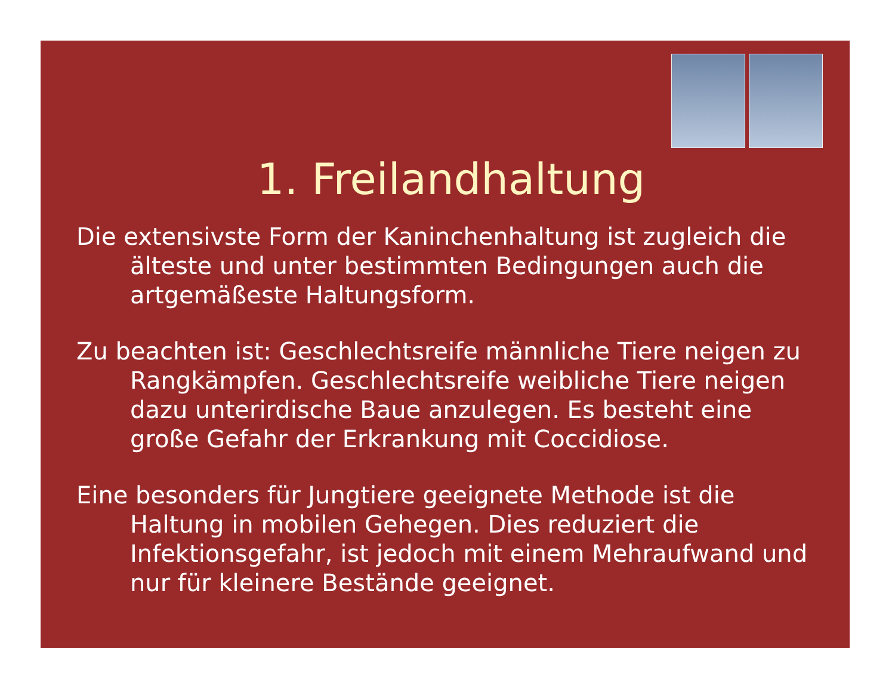1. Freilandhaltung
Die extensivste Form der Kaninchenhaltung ist zugleich die älteste und unter bestimmten Bedingungen auch die artgemäßeste Haltungsform.
Zu beachten ist: Geschlechtsreife männliche Tiere neigen zu Rangkämpfen. Geschlechtsreife weibliche Tiere neigen dazu unterirdische Baue anzulegen. Es besteht eine große Gefahr der Erkrankung mit Coccidiose.
Eine besonders für Jungtiere geeignete Methode ist die Haltung in mobilen Gehegen. Dies reduziert die Infektionsgefahr, ist jedoch mit einem Mehraufwand und nur für kleinere Bestände geeignet.